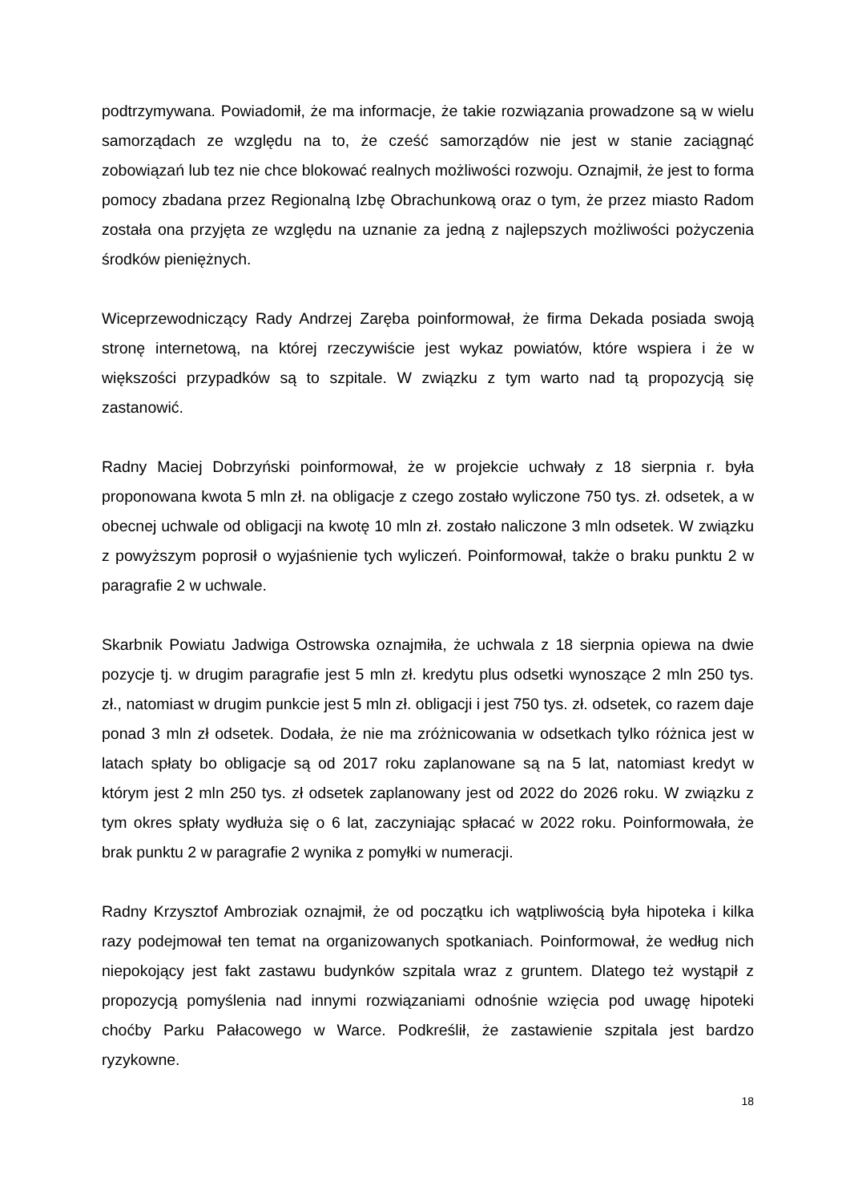podtrzymywana. Powiadomił, że ma informacje, że takie rozwiązania prowadzone są w wielu samorządach ze względu na to, że cześć samorządów nie jest w stanie zaciągnąć zobowiązań lub tez nie chce blokować realnych możliwości rozwoju. Oznajmił, że jest to forma pomocy zbadana przez Regionalną Izbę Obrachunkową oraz o tym, że przez miasto Radom została ona przyjęta ze względu na uznanie za jedną z najlepszych możliwości pożyczenia środków pieniężnych.
Wiceprzewodniczący Rady Andrzej Zaręba poinformował, że firma Dekada posiada swoją stronę internetową, na której rzeczywiście jest wykaz powiatów, które wspiera i że w większości przypadków są to szpitale. W związku z tym warto nad tą propozycją się zastanowić.
Radny Maciej Dobrzyński poinformował, że w projekcie uchwały z 18 sierpnia r. była proponowana kwota 5 mln zł. na obligacje z czego zostało wyliczone 750 tys. zł. odsetek, a w obecnej uchwale od obligacji na kwotę 10 mln zł. zostało naliczone 3 mln odsetek. W związku z powyższym poprosił o wyjaśnienie tych wyliczeń. Poinformował, także o braku punktu 2 w paragrafie 2 w uchwale.
Skarbnik Powiatu Jadwiga Ostrowska oznajmiła, że uchwala z 18 sierpnia opiewa na dwie pozycje tj. w drugim paragrafie jest 5 mln zł. kredytu plus odsetki wynoszące 2 mln 250 tys. zł., natomiast w drugim punkcie jest 5 mln zł. obligacji i jest 750 tys. zł. odsetek, co razem daje ponad 3 mln zł odsetek. Dodała, że nie ma zróżnicowania w odsetkach tylko różnica jest w latach spłaty bo obligacje są od 2017 roku zaplanowane są na 5 lat, natomiast kredyt w którym jest 2 mln 250 tys. zł odsetek zaplanowany jest od 2022 do 2026 roku. W związku z tym okres spłaty wydłuża się o 6 lat, zaczyniając spłacać w 2022 roku. Poinformowała, że brak punktu 2 w paragrafie 2 wynika z pomyłki w numeracji.
Radny Krzysztof Ambroziak oznajmił, że od początku ich wątpliwością była hipoteka i kilka razy podejmował ten temat na organizowanych spotkaniach. Poinformował, że według nich niepokojący jest fakt zastawu budynków szpitala wraz z gruntem. Dlatego też wystąpił z propozycją pomyślenia nad innymi rozwiązaniami odnośnie wzięcia pod uwagę hipoteki choćby Parku Pałacowego w Warce. Podkreślił, że zastawienie szpitala jest bardzo ryzykowne.
18